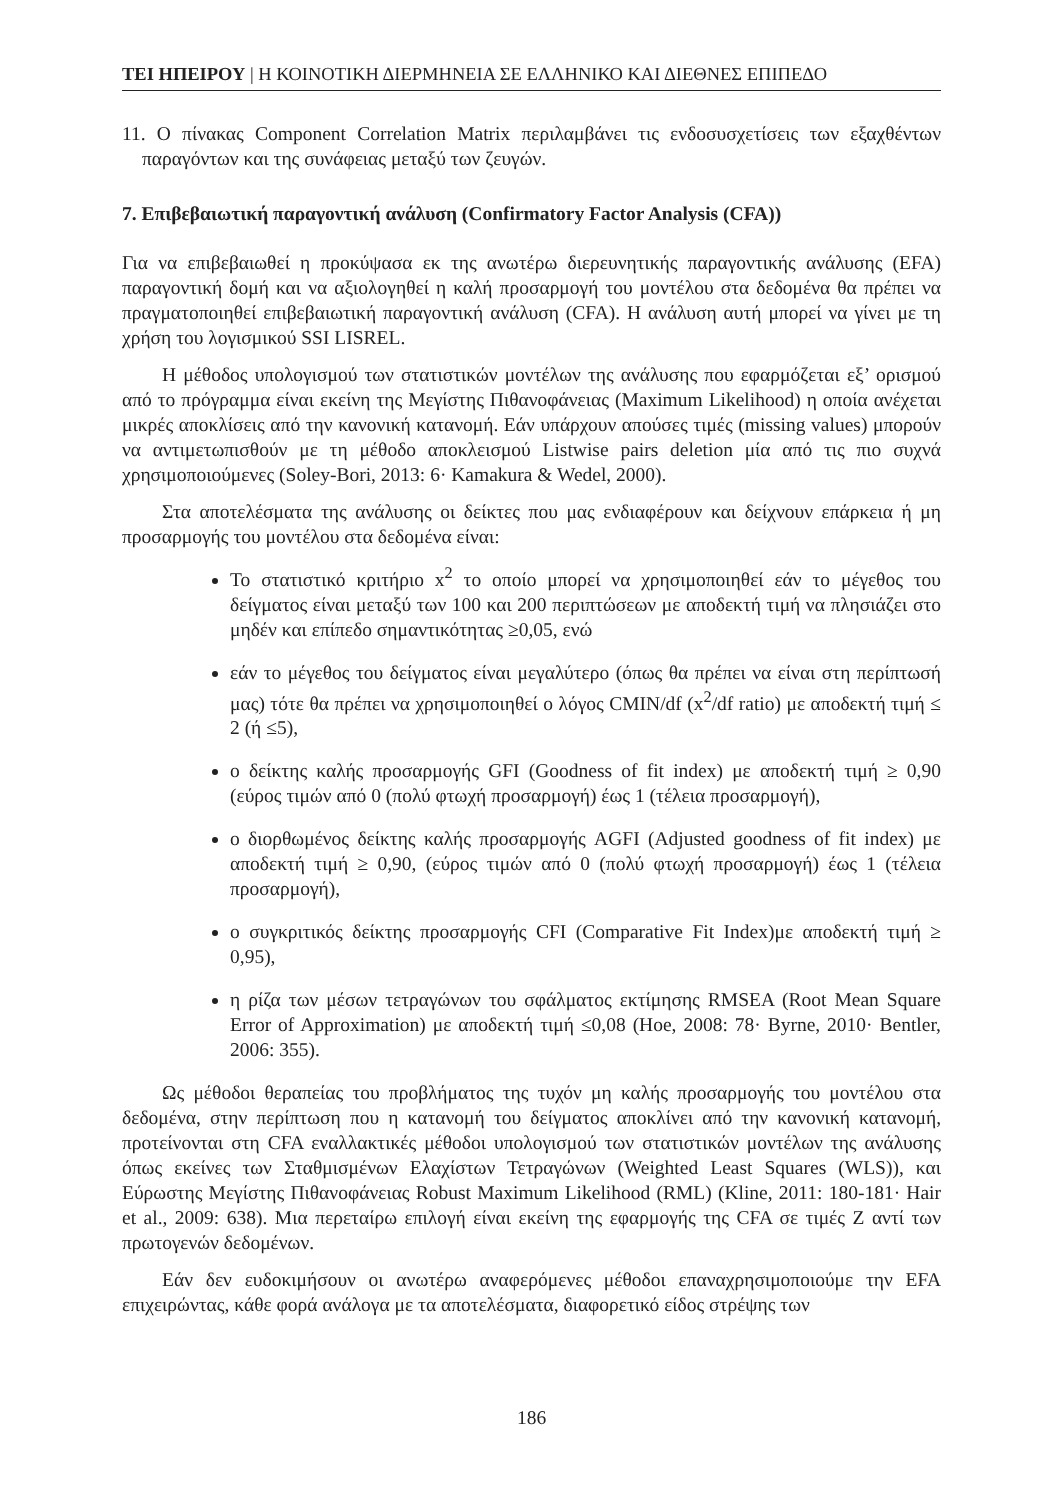ΤΕΙ ΗΠΕΙΡΟΥ | Η ΚΟΙΝΟΤΙΚΗ ΔΙΕΡΜΗΝΕΙΑ ΣΕ ΕΛΛΗΝΙΚΟ ΚΑΙ ΔΙΕΘΝΕΣ ΕΠΙΠΕΔΟ
11. Ο πίνακας Component Correlation Matrix περιλαμβάνει τις ενδοσυσχετίσεις των εξαχθέντων παραγόντων και της συνάφειας μεταξύ των ζευγών.
7. Επιβεβαιωτική παραγοντική ανάλυση (Confirmatory Factor Analysis (CFA))
Για να επιβεβαιωθεί η προκύψασα εκ της ανωτέρω διερευνητικής παραγοντικής ανάλυσης (EFA) παραγοντική δομή και να αξιολογηθεί η καλή προσαρμογή του μοντέλου στα δεδομένα θα πρέπει να πραγματοποιηθεί επιβεβαιωτική παραγοντική ανάλυση (CFA). Η ανάλυση αυτή μπορεί να γίνει με τη χρήση του λογισμικού SSI LISREL.
Η μέθοδος υπολογισμού των στατιστικών μοντέλων της ανάλυσης που εφαρμόζεται εξ’ ορισμού από το πρόγραμμα είναι εκείνη της Μεγίστης Πιθανοφάνειας (Maximum Likelihood) η οποία ανέχεται μικρές αποκλίσεις από την κανονική κατανομή. Εάν υπάρχουν απούσες τιμές (missing values) μπορούν να αντιμετωπισθούν με τη μέθοδο αποκλεισμού Listwise pairs deletion μία από τις πιο συχνά χρησιμοποιούμενες (Soley-Bori, 2013: 6· Kamakura & Wedel, 2000).
Στα αποτελέσματα της ανάλυσης οι δείκτες που μας ενδιαφέρουν και δείχνουν επάρκεια ή μη προσαρμογής του μοντέλου στα δεδομένα είναι:
Το στατιστικό κριτήριο x<sup>2</sup> το οποίο μπορεί να χρησιμοποιηθεί εάν το μέγεθος του δείγματος είναι μεταξύ των 100 και 200 περιπτώσεων με αποδεκτή τιμή να πλησιάζει στο μηδέν και επίπεδο σημαντικότητας ≥0,05, ενώ
εάν το μέγεθος του δείγματος είναι μεγαλύτερο (όπως θα πρέπει να είναι στη περίπτωσή μας) τότε θα πρέπει να χρησιμοποιηθεί ο λόγος CMIN/df (x<sup>2</sup>/df ratio) με αποδεκτή τιμή ≤ 2 (ή ≤5),
ο δείκτης καλής προσαρμογής GFI (Goodness of fit index) με αποδεκτή τιμή ≥ 0,90 (εύρος τιμών από 0 (πολύ φτωχή προσαρμογή) έως 1 (τέλεια προσαρμογή),
ο διορθωμένος δείκτης καλής προσαρμογής AGFI (Adjusted goodness of fit index) με αποδεκτή τιμή ≥ 0,90, (εύρος τιμών από 0 (πολύ φτωχή προσαρμογή) έως 1 (τέλεια προσαρμογή),
ο συγκριτικός δείκτης προσαρμογής CFI (Comparative Fit Index)με αποδεκτή τιμή ≥ 0,95),
η ρίζα των μέσων τετραγώνων του σφάλματος εκτίμησης RMSEA (Root Mean Square Error of Approximation) με αποδεκτή τιμή ≤0,08 (Hoe, 2008: 78· Byrne, 2010· Bentler, 2006: 355).
Ως μέθοδοι θεραπείας του προβλήματος της τυχόν μη καλής προσαρμογής του μοντέλου στα δεδομένα, στην περίπτωση που η κατανομή του δείγματος αποκλίνει από την κανονική κατανομή, προτείνονται στη CFA εναλλακτικές μέθοδοι υπολογισμού των στατιστικών μοντέλων της ανάλυσης όπως εκείνες των Σταθμισμένων Ελαχίστων Τετραγώνων (Weighted Least Squares (WLS)), και Εύρωστης Μεγίστης Πιθανοφάνειας Robust Maximum Likelihood (RML) (Kline, 2011: 180-181· Hair et al., 2009: 638). Μια περεταίρω επιλογή είναι εκείνη της εφαρμογής της CFA σε τιμές Z αντί των πρωτογενών δεδομένων.
Εάν δεν ευδοκιμήσουν οι ανωτέρω αναφερόμενες μέθοδοι επαναχρησιμοποιούμε την EFA επιχειρώντας, κάθε φορά ανάλογα με τα αποτελέσματα, διαφορετικό είδος στρέψης των
186